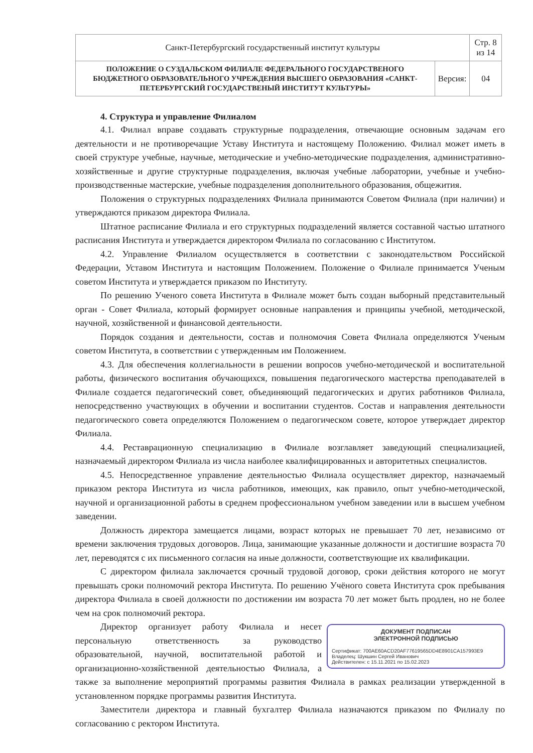| Санкт-Петербургский государственный институт культуры | | Стр. 8 из 14 |
| ПОЛОЖЕНИЕ О СУЗДАЛЬСКОМ ФИЛИАЛЕ ФЕДЕРАЛЬНОГО ГОСУДАРСТВЕНОГО БЮДЖЕТНОГО ОБРАЗОВАТЕЛЬНОГО УЧРЕЖДЕНИЯ ВЫСШЕГО ОБРАЗОВАНИЯ «САНКТ-ПЕТЕРБУРГСКИЙ ГОСУДАРСТВЕНЫЙ ИНСТИТУТ КУЛЬТУРЫ» | Версия: | 04 |
4. Структура и управление Филиалом
4.1. Филиал вправе создавать структурные подразделения, отвечающие основным задачам его деятельности и не противоречащие Уставу Института и настоящему Положению. Филиал может иметь в своей структуре учебные, научные, методические и учебно-методические подразделения, административно-хозяйственные и другие структурные подразделения, включая учебные лаборатории, учебные и учебно-производственные мастерские, учебные подразделения дополнительного образования, общежития.
Положения о структурных подразделениях Филиала принимаются Советом Филиала (при наличии) и утверждаются приказом директора Филиала.
Штатное расписание Филиала и его структурных подразделений является составной частью штатного расписания Института и утверждается директором Филиала по согласованию с Институтом.
4.2. Управление Филиалом осуществляется в соответствии с законодательством Российской Федерации, Уставом Института и настоящим Положением. Положение о Филиале принимается Ученым советом Института и утверждается приказом по Институту.
По решению Ученого совета Института в Филиале может быть создан выборный представительный орган - Совет Филиала, который формирует основные направления и принципы учебной, методической, научной, хозяйственной и финансовой деятельности.
Порядок создания и деятельности, состав и полномочия Совета Филиала определяются Ученым советом Института, в соответствии с утвержденным им Положением.
4.3. Для обеспечения коллегиальности в решении вопросов учебно-методической и воспитательной работы, физического воспитания обучающихся, повышения педагогического мастерства преподавателей в Филиале создается педагогический совет, объединяющий педагогических и других работников Филиала, непосредственно участвующих в обучении и воспитании студентов. Состав и направления деятельности педагогического совета определяются Положением о педагогическом совете, которое утверждает директор Филиала.
4.4. Реставрационную специализацию в Филиале возглавляет заведующий специализацией, назначаемый директором Филиала из числа наиболее квалифицированных и авторитетных специалистов.
4.5. Непосредственное управление деятельностью Филиала осуществляет директор, назначаемый приказом ректора Института из числа работников, имеющих, как правило, опыт учебно-методической, научной и организационной работы в среднем профессиональном учебном заведении или в высшем учебном заведении.
Должность директора замещается лицами, возраст которых не превышает 70 лет, независимо от времени заключения трудовых договоров. Лица, занимающие указанные должности и достигшие возраста 70 лет, переводятся с их письменного согласия на иные должности, соответствующие их квалификации.
С директором филиала заключается срочный трудовой договор, сроки действия которого не могут превышать сроки полномочий ректора Института. По решению Учёного совета Института срок пребывания директора Филиала в своей должности по достижении им возраста 70 лет может быть продлен, но не более чем на срок полномочий ректора.
ДОКУМЕНТ ПОДПИСАН
ЭЛЕКТРОННОЙ ПОДПИСЬЮ
Сертификат: 700AE60ACD20AF77619565DD4E8901CA157993E9
Владелец: Шукшин Сергей Иванович
Действителен: с 15.11.2021 по 15.02.2023
Директор организует работу Филиала и несет персональную ответственность за руководство образовательной, научной, воспитательной работой и организационно-хозяйственной деятельностью Филиала, а также за выполнение мероприятий программы развития Филиала в рамках реализации утвержденной в установленном порядке программы развития Института.
Заместители директора и главный бухгалтер Филиала назначаются приказом по Филиалу по согласованию с ректором Института.